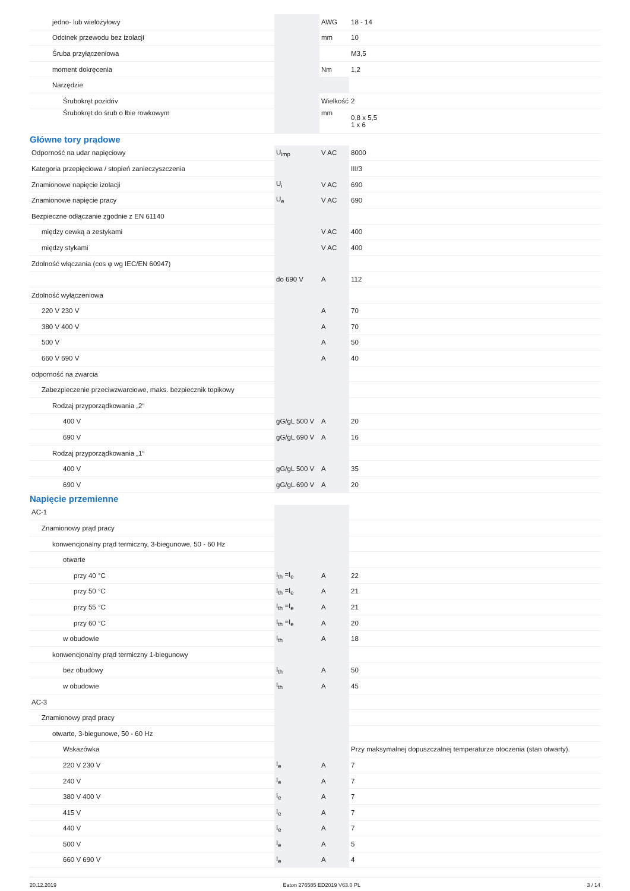| jedno- lub wielożyłowy | | AWG | 18 - 14 |
| Odcinek przewodu bez izolacji | | mm | 10 |
| Śruba przyłączeniowa | | | M3,5 |
| moment dokręcenia | | Nm | 1,2 |
| Narzędzie | | | |
| Śrubokręt pozidriv | | Wielkość | 2 |
| Śrubokręt do śrub o łbie rowkowym | | mm | 0,8 x 5,5 1 x 6 |
Główne tory prądowe
| Odporność na udar napięciowy | U<sub>imp</sub> | V AC | 8000 |
| Kategoria przepięciowa / stopień zanieczyszczenia | | | III/3 |
| Znamionowe napięcie izolacji | U<sub>i</sub> | V AC | 690 |
| Znamionowe napięcie pracy | U<sub>e</sub> | V AC | 690 |
| Bezpieczne odłączanie zgodnie z EN 61140 | | | |
| między cewką a zestykami | | V AC | 400 |
| między stykami | | V AC | 400 |
| Zdolność włączania (cos φ wg IEC/EN 60947) | | | |
| | do 690 V | A | 112 |
| Zdolność wyłączeniowa | | | |
| 220 V 230 V | | A | 70 |
| 380 V 400 V | | A | 70 |
| 500 V | | A | 50 |
| 660 V 690 V | | A | 40 |
| odporność na zwarcia | | | |
| Zabezpieczenie przeciwzwarciowe, maks. bezpiecznik topikowy | | | |
| Rodzaj przyporządkowania „2“ | | | |
| 400 V | gG/gL 500 V | A | 20 |
| 690 V | gG/gL 690 V | A | 16 |
| Rodzaj przyporządkowania „1“ | | | |
| 400 V | gG/gL 500 V | A | 35 |
| 690 V | gG/gL 690 V | A | 20 |
Napięcie przemienne
| AC-1 | | | |
| Znamionowy prąd pracy | | | |
| konwencjonalny prąd termiczny, 3-biegunowe, 50 - 60 Hz | | | |
| otwarte | | | |
| przy 40 °C | I<sub>th</sub> =I<sub>e</sub> | A | 22 |
| przy 50 °C | I<sub>th</sub> =I<sub>e</sub> | A | 21 |
| przy 55 °C | I<sub>th</sub> =I<sub>e</sub> | A | 21 |
| przy 60 °C | I<sub>th</sub> =I<sub>e</sub> | A | 20 |
| w obudowie | I<sub>th</sub> | A | 18 |
| konwencjonalny prąd termiczny 1-biegunowy | | | |
| bez obudowy | I<sub>th</sub> | A | 50 |
| w obudowie | I<sub>th</sub> | A | 45 |
| AC-3 | | | |
| Znamionowy prąd pracy | | | |
| otwarte, 3-biegunowe, 50 - 60 Hz | | | |
| Wskazówka | | | Przy maksymalnej dopuszczalnej temperaturze otoczenia (stan otwarty). |
| 220 V 230 V | I<sub>e</sub> | A | 7 |
| 240 V | I<sub>e</sub> | A | 7 |
| 380 V 400 V | I<sub>e</sub> | A | 7 |
| 415 V | I<sub>e</sub> | A | 7 |
| 440 V | I<sub>e</sub> | A | 7 |
| 500 V | I<sub>e</sub> | A | 5 |
| 660 V 690 V | I<sub>e</sub> | A | 4 |
20.12.2019 Eaton 276585 ED2019 V63.0 PL 3 / 14